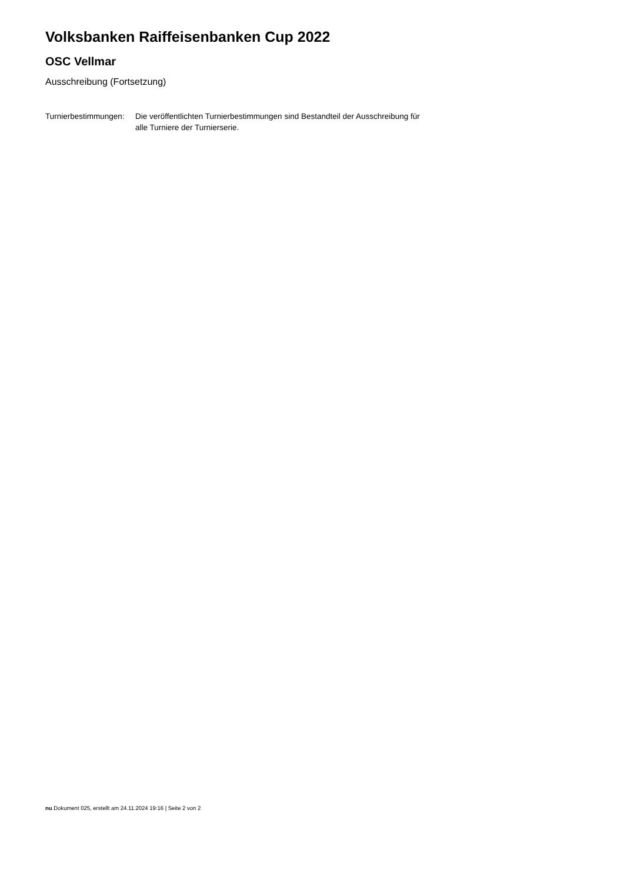Volksbanken Raiffeisenbanken Cup 2022
OSC Vellmar
Ausschreibung (Fortsetzung)
Turnierbestimmungen:
Die veröffentlichten Turnierbestimmungen sind Bestandteil der Ausschreibung für alle Turniere der Turnierserie.
nu.Dokument 025, erstellt am 24.11.2024 19:16 | Seite 2 von 2